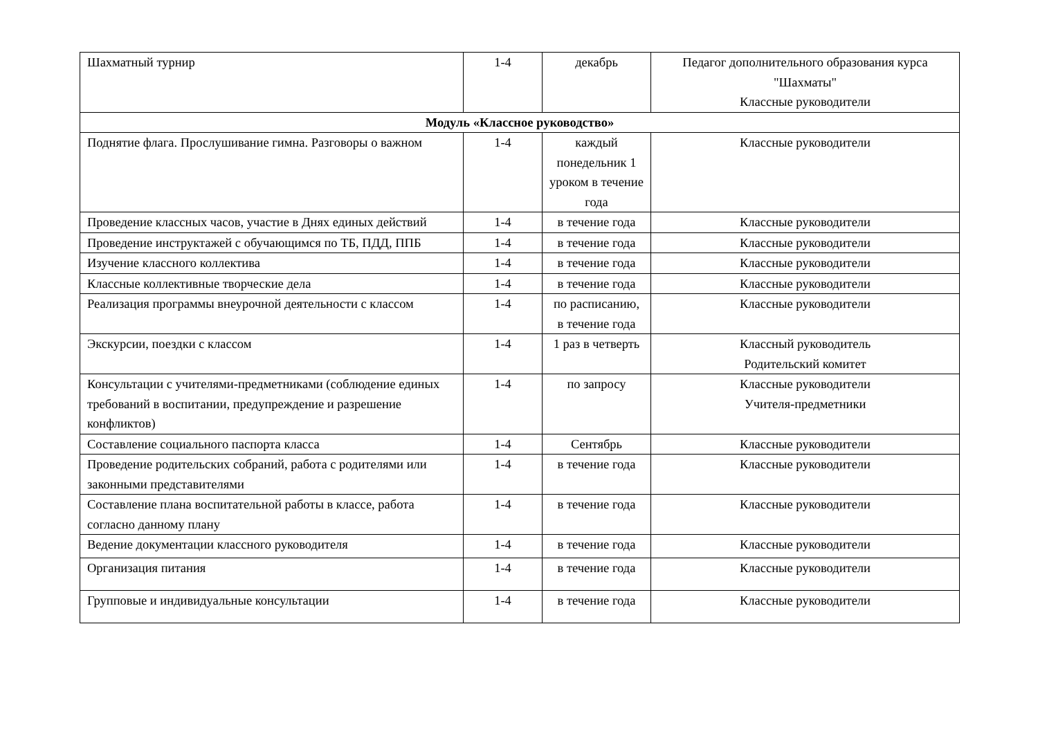| Шахматный турнир | 1-4 | декабрь | Педагог дополнительного образования курса "Шахматы" Классные руководители |
| Модуль «Классное руководство» | | | |
| Поднятие флага. Прослушивание гимна. Разговоры о важном | 1-4 | каждый понедельник 1 уроком в течение года | Классные руководители |
| Проведение классных часов, участие в Днях единых действий | 1-4 | в течение года | Классные руководители |
| Проведение инструктажей с обучающимся по ТБ, ПДД, ППБ | 1-4 | в течение года | Классные руководители |
| Изучение классного коллектива | 1-4 | в течение года | Классные руководители |
| Классные коллективные творческие дела | 1-4 | в течение года | Классные руководители |
| Реализация программы внеурочной деятельности с классом | 1-4 | по расписанию, в течение года | Классные руководители |
| Экскурсии, поездки с классом | 1-4 | 1 раз в четверть | Классный руководитель Родительский комитет |
| Консультации с учителями-предметниками (соблюдение единых требований в воспитании, предупреждение и разрешение конфликтов) | 1-4 | по запросу | Классные руководители Учителя-предметники |
| Составление социального паспорта класса | 1-4 | Сентябрь | Классные руководители |
| Проведение родительских собраний, работа с родителями или законными представителями | 1-4 | в течение года | Классные руководители |
| Составление плана воспитательной работы в классе, работа согласно данному плану | 1-4 | в течение года | Классные руководители |
| Ведение документации классного руководителя | 1-4 | в течение года | Классные руководители |
| Организация питания | 1-4 | в течение года | Классные руководители |
| Групповые и индивидуальные консультации | 1-4 | в течение года | Классные руководители |